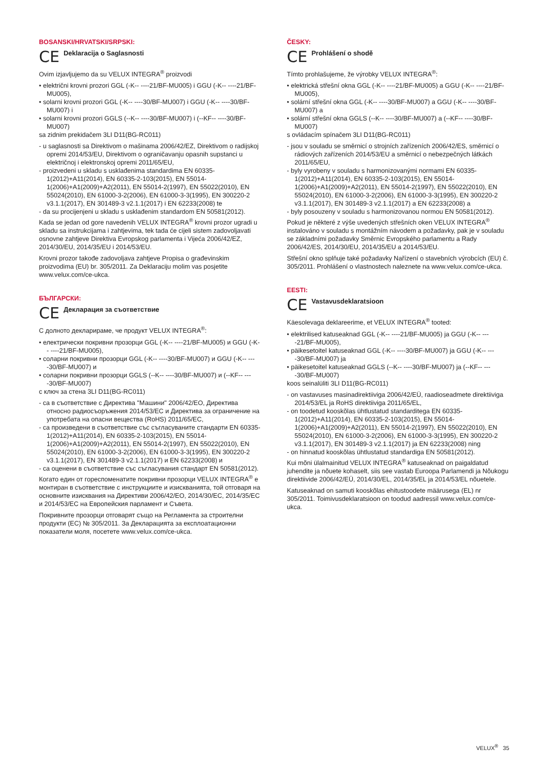BOSANSKI/HRVATSKI/SRPSKI:
CE Deklaracija o Saglasnosti
Ovim izjavljujemo da su VELUX INTEGRA<sup>®</sup> proizvodi
• električni krovni prozori GGL (-K-- ----21/BF-MU005) i GGU (-K-- ----21/BF-MU005),
• solarni krovni prozori GGL (-K-- ----30/BF-MU007) i GGU (-K-- ----30/BF-MU007) i
• solarni krovni prozori GGLS (--K-- ----30/BF-MU007) i (--KF-- ----30/BF-MU007)
sa zidnim prekidačem 3LI D11(BG-RC011)
- u saglasnosti sa Direktivom o mašinama 2006/42/EZ, Direktivom o radijskoj opremi 2014/53/EU, Direktivom o ograničavanju opasnih supstanci u električnoj i elektronskoj opremi 2011/65/EU,
- proizvedeni u skladu s usklađenima standardima EN 60335-1(2012)+A11(2014), EN 60335-2-103(2015), EN 55014-1(2006)+A1(2009)+A2(2011), EN 55014-2(1997), EN 55022(2010), EN 55024(2010), EN 61000-3-2(2006), EN 61000-3-3(1995), EN 300220-2 v3.1.1(2017), EN 301489-3 v2.1.1(2017) i EN 62233(2008) te
- da su procijenjeni u skladu s usklađenim standardom EN 50581(2012).
Kada se jedan od gore navedenih VELUX INTEGRA<sup>®</sup> krovni prozor ugradi u skladu sa instrukcijama i zahtjevima, tek tada će cijeli sistem zadovoljavati osnovne zahtjeve Direktiva Evropskog parlamenta i Vijeća 2006/42/EZ, 2014/30/EU, 2014/35/EU i 2014/53/EU.
Krovni prozor takođe zadovoljava zahtjeve Propisa o građevinskim proizvodima (EU) br. 305/2011. Za Deklaraciju molim vas posjetite www.velux.com/ce-ukca.
БЪЛГАРСКИ:
CE Декларация за съответствие
С долното декларираме, че продукт VELUX INTEGRA<sup>®</sup>:
• електрически покривни прозорци GGL (-K-- ----21/BF-MU005) и GGU (-K-- ----21/BF-MU005),
• соларни покривни прозорци GGL (-K-- ----30/BF-MU007) и GGU (-K-- ----30/BF-MU007) и
• соларни покривни прозорци GGLS (--K-- ----30/BF-MU007) и (--KF-- ----30/BF-MU007)
с ключ за стена 3LI D11(BG-RC011)
- са в съответствие с Директива "Машини" 2006/42/ЕО, Директива относно радиосъоръжения 2014/53/ЕС и Директива за ограничение на употребата на опасни вещества (RoHS) 2011/65/ЕС,
- са произведени в съответствие със съгласуваните стандарти EN 60335-1(2012)+A11(2014), EN 60335-2-103(2015), EN 55014-1(2006)+A1(2009)+A2(2011), EN 55014-2(1997), EN 55022(2010), EN 55024(2010), EN 61000-3-2(2006), EN 61000-3-3(1995), EN 300220-2 v3.1.1(2017), EN 301489-3 v2.1.1(2017) и EN 62233(2008) и
- са оценени в съответствие със съгласувания стандарт EN 50581(2012).
Когато един от гореспоменатите покривни прозорци VELUX INTEGRA<sup>®</sup> е монтиран в съответствие с инструкциите и изискванията, той отговаря на основните изисквания на Директиви 2006/42/ЕО, 2014/30/ЕС, 2014/35/ЕС и 2014/53/ЕС на Европейския парламент и Съвета.
Покривните прозорци отговарят също на Регламента за строителни продукти (ЕС) № 305/2011. За Декларацията за експлоатационни показатели моля, посетете www.velux.com/ce-ukca.
ČESKY:
CE Prohlášení o shodě
Tímto prohlašujeme, že výrobky VELUX INTEGRA<sup>®</sup>:
• elektrická střešní okna GGL (-K-- ----21/BF-MU005) a GGU (-K-- ----21/BF-MU005),
• solární střešní okna GGL (-K-- ----30/BF-MU007) a GGU (-K-- ----30/BF-MU007) a
• solární střešní okna GGLS (--K-- ----30/BF-MU007) a (--KF-- ----30/BF-MU007)
s ovládacím spínačem 3LI D11(BG-RC011)
- jsou v souladu se směrnicí o strojních zařízeních 2006/42/ES, směrnicí o rádiových zařízeních 2014/53/EU a směrnicí o nebezpečných látkách 2011/65/EU,
- byly vyrobeny v souladu s harmonizovanými normami EN 60335-1(2012)+A11(2014), EN 60335-2-103(2015), EN 55014-1(2006)+A1(2009)+A2(2011), EN 55014-2(1997), EN 55022(2010), EN 55024(2010), EN 61000-3-2(2006), EN 61000-3-3(1995), EN 300220-2 v3.1.1(2017), EN 301489-3 v2.1.1(2017) a EN 62233(2008) a
- byly posouzeny v souladu s harmonizovanou normou EN 50581(2012).
Pokud je některé z výše uvedených střešních oken VELUX INTEGRA<sup>®</sup> instalováno v souladu s montážním návodem a požadavky, pak je v souladu se základními požadavky Směrnic Evropského parlamentu a Rady 2006/42/ES, 2014/30/EU, 2014/35/EU a 2014/53/EU.
Střešní okno splňuje také požadavky Nařízení o stavebních výrobcích (EU) č. 305/2011. Prohlášení o vlastnostech naleznete na www.velux.com/ce-ukca.
EESTI:
CE Vastavusdeklaratsioon
Käesolevaga deklareerime, et VELUX INTEGRA<sup>®</sup> tooted:
• elektrilised katuseaknad GGL (-K-- ----21/BF-MU005) ja GGU (-K-- ----21/BF-MU005),
• päikesetoitel katuseaknad GGL (-K-- ----30/BF-MU007) ja GGU (-K-- ----30/BF-MU007) ja
• päikesetoitel katuseaknad GGLS (--K-- ----30/BF-MU007) ja (--KF-- ----30/BF-MU007)
koos seinalüliti 3LI D11(BG-RC011)
- on vastavuses masinadirektiiviga 2006/42/EÜ, raadioseadmete direktiiviga 2014/53/EL ja RoHS direktiiviga 2011/65/EL,
- on toodetud kooskõlas ühtlustatud standarditega EN 60335-1(2012)+A11(2014), EN 60335-2-103(2015), EN 55014-1(2006)+A1(2009)+A2(2011), EN 55014-2(1997), EN 55022(2010), EN 55024(2010), EN 61000-3-2(2006), EN 61000-3-3(1995), EN 300220-2 v3.1.1(2017), EN 301489-3 v2.1.1(2017) ja EN 62233(2008) ning
- on hinnatud kooskõlas ühtlustatud standardiga EN 50581(2012).
Kui mõni ülalmainitud VELUX INTEGRA<sup>®</sup> katuseaknad on paigaldatud juhendite ja nõuete kohaselt, siis see vastab Euroopa Parlamendi ja Nõukogu direktiivide 2006/42/EÜ, 2014/30/EL, 2014/35/EL ja 2014/53/EL nõuetele.
Katuseaknad on samuti kooskõlas ehitustoodete määrusega (EL) nr 305/2011. Toimivusdeklaratsioon on toodud aadressil www.velux.com/ce-ukca.
VELUX<sup>®</sup> 35